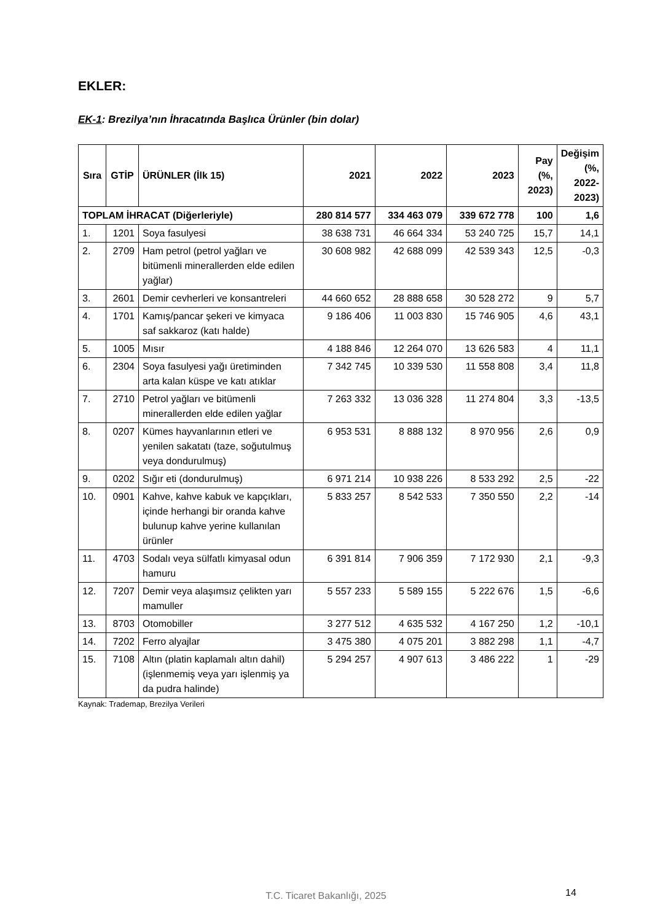EKLER:
EK-1: Brezilya’nın İhracatında Başlıca Ürünler (bin dolar)
| Sıra | GTİP | ÜRÜNLER (İlk 15) | 2021 | 2022 | 2023 | Pay (%, 2023) | Değişim (%, 2022-2023) |
| --- | --- | --- | --- | --- | --- | --- | --- |
| TOPLAM İHRACAT (Diğerleriyle) | | | 280 814 577 | 334 463 079 | 339 672 778 | 100 | 1,6 |
| 1. | 1201 | Soya fasulyesi | 38 638 731 | 46 664 334 | 53 240 725 | 15,7 | 14,1 |
| 2. | 2709 | Ham petrol (petrol yağları ve bitümenli minerallerden elde edilen yağlar) | 30 608 982 | 42 688 099 | 42 539 343 | 12,5 | -0,3 |
| 3. | 2601 | Demir cevherleri ve konsantreleri | 44 660 652 | 28 888 658 | 30 528 272 | 9 | 5,7 |
| 4. | 1701 | Kamış/pancar şekeri ve kimyaca saf sakkaroz (katı halde) | 9 186 406 | 11 003 830 | 15 746 905 | 4,6 | 43,1 |
| 5. | 1005 | Mısır | 4 188 846 | 12 264 070 | 13 626 583 | 4 | 11,1 |
| 6. | 2304 | Soya fasulyesi yağı üretiminden arta kalan küspe ve katı atıklar | 7 342 745 | 10 339 530 | 11 558 808 | 3,4 | 11,8 |
| 7. | 2710 | Petrol yağları ve bitümenli minerallerden elde edilen yağlar | 7 263 332 | 13 036 328 | 11 274 804 | 3,3 | -13,5 |
| 8. | 0207 | Kümes hayvanlarının etleri ve yenilen sakatatı (taze, soğutulmuş veya dondurulmuş) | 6 953 531 | 8 888 132 | 8 970 956 | 2,6 | 0,9 |
| 9. | 0202 | Sığır eti (dondurulmuş) | 6 971 214 | 10 938 226 | 8 533 292 | 2,5 | -22 |
| 10. | 0901 | Kahve, kahve kabuk ve kapçıkları, içinde herhangi bir oranda kahve bulunup kahve yerine kullanılan ürünler | 5 833 257 | 8 542 533 | 7 350 550 | 2,2 | -14 |
| 11. | 4703 | Sodalı veya sülfatlı kimyasal odun hamuru | 6 391 814 | 7 906 359 | 7 172 930 | 2,1 | -9,3 |
| 12. | 7207 | Demir veya alaşımsız çelikten yarı mamuller | 5 557 233 | 5 589 155 | 5 222 676 | 1,5 | -6,6 |
| 13. | 8703 | Otomobiller | 3 277 512 | 4 635 532 | 4 167 250 | 1,2 | -10,1 |
| 14. | 7202 | Ferro alyajlar | 3 475 380 | 4 075 201 | 3 882 298 | 1,1 | -4,7 |
| 15. | 7108 | Altın (platin kaplamalı altın dahil) (işlenmemiş veya yarı işlenmiş ya da pudra halinde) | 5 294 257 | 4 907 613 | 3 486 222 | 1 | -29 |
Kaynak: Trademap, Brezilya Verileri
T.C. Ticaret Bakanlığı, 2025 14